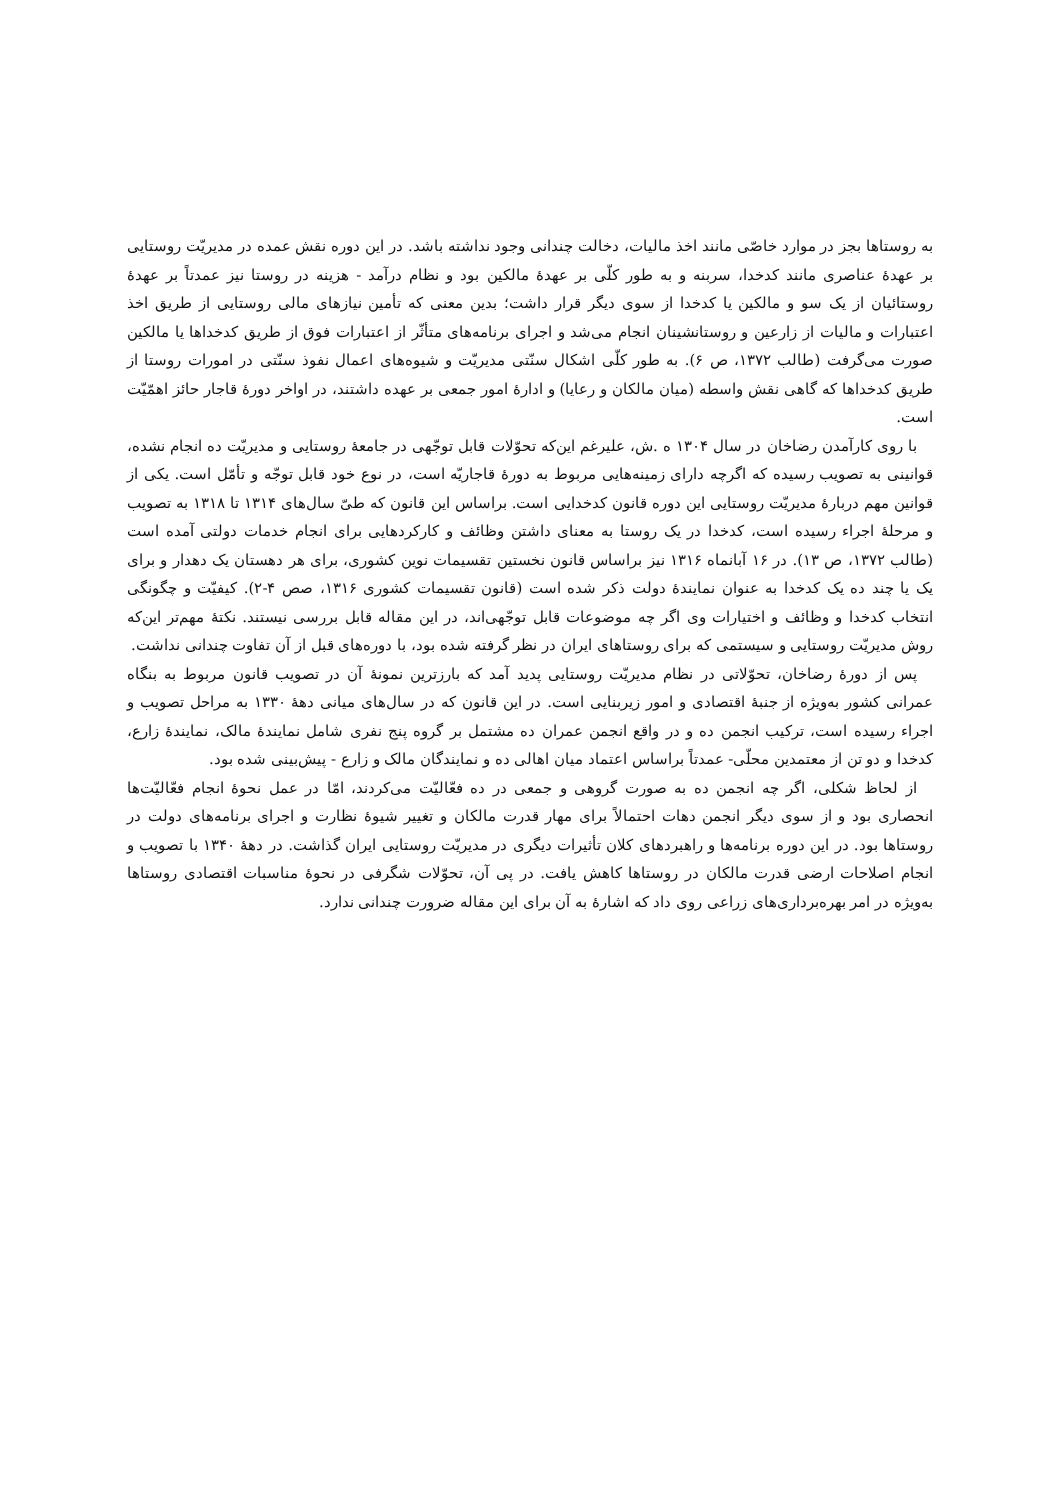به روستاها بجز در موارد خاصّی مانند اخذ مالیات، دخالت چندانی وجود نداشته باشد. در این دوره نقش عمده در مدیریّت روستایی بر عهدهٔ عناصری مانند کدخدا، سربنه و به طور کلّی بر عهدهٔ مالکین بود و نظام درآمد - هزینه در روستا نیز عمدتاً بر عهدهٔ روستائیان از یک سو و مالکین یا کدخدا از سوی دیگر قرار داشت؛ بدین معنی که تأمین نیازهای مالی روستایی از طریق اخذ اعتبارات و مالیات از زارعین و روستانشینان انجام می‌شد و اجرای برنامه‌های متأثّر از اعتبارات فوق از طریق کدخداها یا مالکین صورت می‌گرفت (طالب ۱۳۷۲، ص ۶). به طور کلّی اشکال سنّتی مدیریّت و شیوه‌های اعمال نفوذ سنّتی در امورات روستا از طریق کدخداها که گاهی نقش واسطه (میان مالکان و رعایا) و ادارهٔ امور جمعی بر عهده داشتند، در اواخر دورهٔ قاجار حائز اهمّیّت است.
با روی کارآمدن رضاخان در سال ۱۳۰۴ ه .ش، علیرغم این‌که تحوّلات قابل توجّهی در جامعهٔ روستایی و مدیریّت ده انجام نشده، قوانینی به تصویب رسیده که اگرچه دارای زمینه‌هایی مربوط به دورهٔ قاجاریّه است، در نوع خود قابل توجّه و تأمّل است. یکی از قوانین مهم دربارهٔ مدیریّت روستایی این دوره قانون کدخدایی است. براساس این قانون که طیّ سال‌های ۱۳۱۴ تا ۱۳۱۸ به تصویب و مرحلهٔ اجراء رسیده است، کدخدا در یک روستا به معنای داشتن وظائف و کارکردهایی برای انجام خدمات دولتی آمده است (طالب ۱۳۷۲، ص ۱۳). در ۱۶ آبانماه ۱۳۱۶ نیز براساس قانون نخستین تقسیمات نوین کشوری، برای هر دهستان یک دهدار و برای یک یا چند ده یک کدخدا به عنوان نمایندهٔ دولت ذکر شده است (قانون تقسیمات کشوری ۱۳۱۶، صص ۴-۲). کیفیّت و چگونگی انتخاب کدخدا و وظائف و اختیارات وی اگر چه موضوعات قابل توجّهی‌اند، در این مقاله قابل بررسی نیستند. نکتهٔ مهم‌تر این‌که روش مدیریّت روستایی و سیستمی که برای روستاهای ایران در نظر گرفته شده بود، با دوره‌های قبل از آن تفاوت چندانی نداشت.
پس از دورهٔ رضاخان، تحوّلاتی در نظام مدیریّت روستایی پدید آمد که بارزترین نمونهٔ آن در تصویب قانون مربوط به بنگاه عمرانی کشور به‌ویژه از جنبهٔ اقتصادی و امور زیربنایی است. در این قانون که در سال‌های میانی دههٔ ۱۳۳۰ به مراحل تصویب و اجراء رسیده است، ترکیب انجمن ده و در واقع انجمن عمران ده مشتمل بر گروه پنج نفری شامل نمایندهٔ مالک، نمایندهٔ زارع، کدخدا و دو تن از معتمدین محلّی- عمدتاً براساس اعتماد میان اهالی ده و نمایندگان مالک و زارع - پیش‌بینی شده بود.
از لحاظ شکلی، اگر چه انجمن ده به صورت گروهی و جمعی در ده فعّالیّت می‌کردند، امّا در عمل نحوهٔ انجام فعّالیّت‌ها انحصاری بود و از سوی دیگر انجمن دهات احتمالاً برای مهار قدرت مالکان و تغییر شیوهٔ نظارت و اجرای برنامه‌های دولت در روستاها بود. در این دوره برنامه‌ها و راهبردهای کلان تأثیرات دیگری در مدیریّت روستایی ایران گذاشت. در دههٔ ۱۳۴۰ با تصویب و انجام اصلاحات ارضی قدرت مالکان در روستاها کاهش یافت. در پی آن، تحوّلات شگرفی در نحوهٔ مناسبات اقتصادی روستاها به‌ویژه در امر بهره‌برداری‌های زراعی روی داد که اشارهٔ به آن برای این مقاله ضرورت چندانی ندارد.